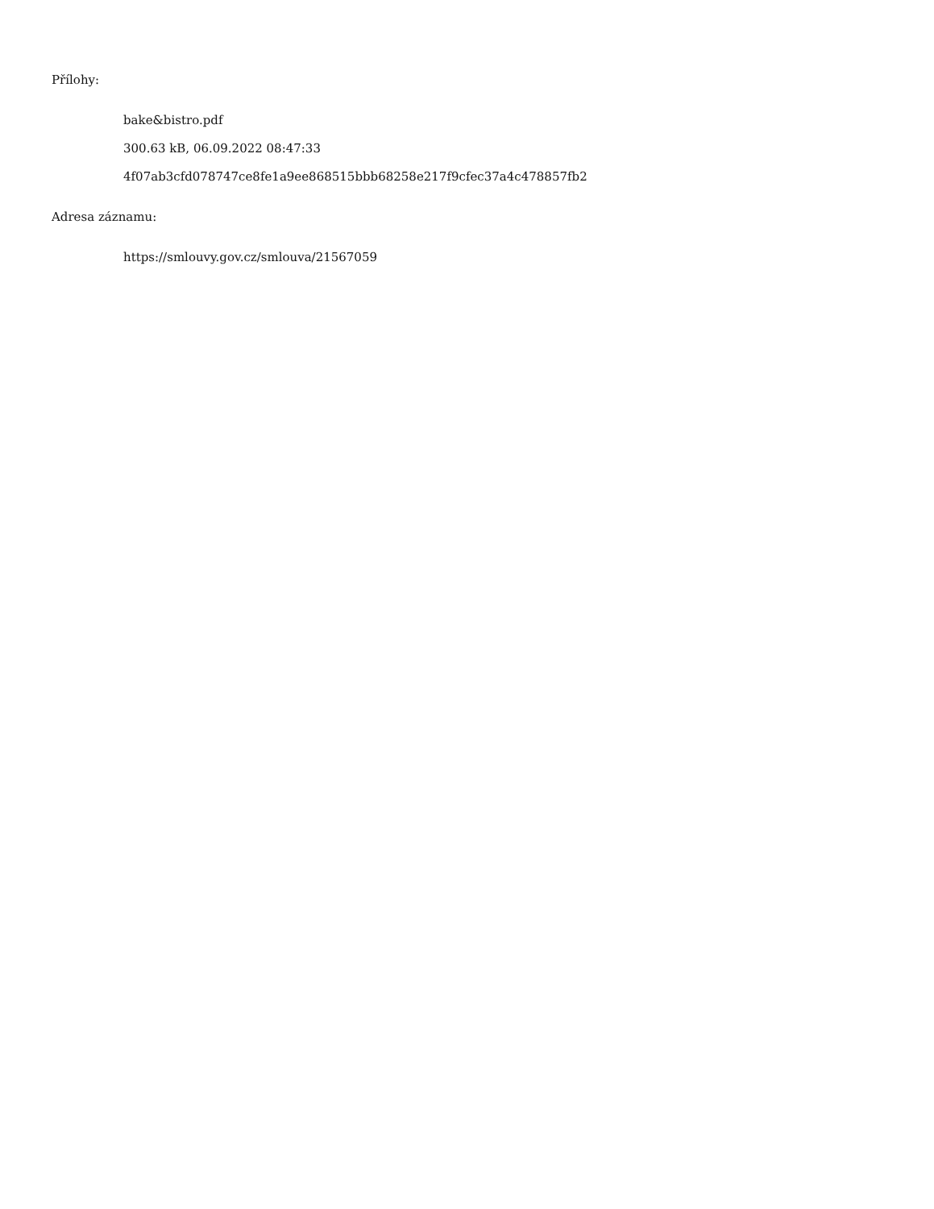Přílohy:
bake&bistro.pdf
300.63 kB, 06.09.2022 08:47:33
4f07ab3cfd078747ce8fe1a9ee868515bbb68258e217f9cfec37a4c478857fb2
Adresa záznamu:
https://smlouvy.gov.cz/smlouva/21567059